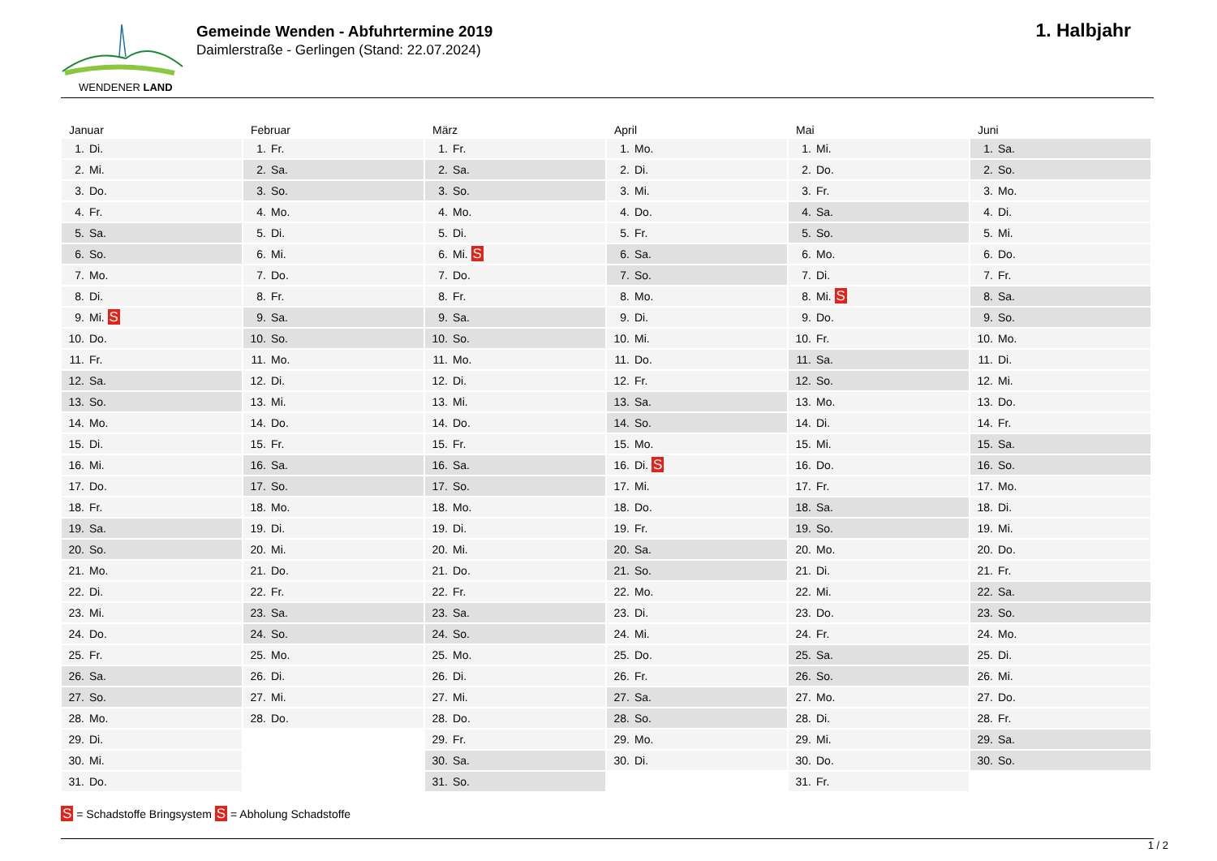WENDENER LAND
Gemeinde Wenden - Abfuhrtermine 2019
Daimlerstraße - Gerlingen (Stand: 22.07.2024)
1. Halbjahr
Januar
| 1. | Di. |
| 2. | Mi. |
| 3. | Do. |
| 4. | Fr. |
| 5. | Sa. |
| 6. | So. |
| 7. | Mo. |
| 8. | Di. |
| 9. | Mi. S |
| 10. | Do. |
| 11. | Fr. |
| 12. | Sa. |
| 13. | So. |
| 14. | Mo. |
| 15. | Di. |
| 16. | Mi. |
| 17. | Do. |
| 18. | Fr. |
| 19. | Sa. |
| 20. | So. |
| 21. | Mo. |
| 22. | Di. |
| 23. | Mi. |
| 24. | Do. |
| 25. | Fr. |
| 26. | Sa. |
| 27. | So. |
| 28. | Mo. |
| 29. | Di. |
| 30. | Mi. |
| 31. | Do. |
Februar
| 1. | Fr. |
| 2. | Sa. |
| 3. | So. |
| 4. | Mo. |
| 5. | Di. |
| 6. | Mi. |
| 7. | Do. |
| 8. | Fr. |
| 9. | Sa. |
| 10. | So. |
| 11. | Mo. |
| 12. | Di. |
| 13. | Mi. |
| 14. | Do. |
| 15. | Fr. |
| 16. | Sa. |
| 17. | So. |
| 18. | Mo. |
| 19. | Di. |
| 20. | Mi. |
| 21. | Do. |
| 22. | Fr. |
| 23. | Sa. |
| 24. | So. |
| 25. | Mo. |
| 26. | Di. |
| 27. | Mi. |
| 28. | Do. |
März
| 1. | Fr. |
| 2. | Sa. |
| 3. | So. |
| 4. | Mo. |
| 5. | Di. |
| 6. | Mi. S |
| 7. | Do. |
| 8. | Fr. |
| 9. | Sa. |
| 10. | So. |
| 11. | Mo. |
| 12. | Di. |
| 13. | Mi. |
| 14. | Do. |
| 15. | Fr. |
| 16. | Sa. |
| 17. | So. |
| 18. | Mo. |
| 19. | Di. |
| 20. | Mi. |
| 21. | Do. |
| 22. | Fr. |
| 23. | Sa. |
| 24. | So. |
| 25. | Mo. |
| 26. | Di. |
| 27. | Mi. |
| 28. | Do. |
| 29. | Fr. |
| 30. | Sa. |
| 31. | So. |
April
| 1. | Mo. |
| 2. | Di. |
| 3. | Mi. |
| 4. | Do. |
| 5. | Fr. |
| 6. | Sa. |
| 7. | So. |
| 8. | Mo. |
| 9. | Di. |
| 10. | Mi. |
| 11. | Do. |
| 12. | Fr. |
| 13. | Sa. |
| 14. | So. |
| 15. | Mo. |
| 16. | Di. S |
| 17. | Mi. |
| 18. | Do. |
| 19. | Fr. |
| 20. | Sa. |
| 21. | So. |
| 22. | Mo. |
| 23. | Di. |
| 24. | Mi. |
| 25. | Do. |
| 26. | Fr. |
| 27. | Sa. |
| 28. | So. |
| 29. | Mo. |
| 30. | Di. |
Mai
| 1. | Mi. |
| 2. | Do. |
| 3. | Fr. |
| 4. | Sa. |
| 5. | So. |
| 6. | Mo. |
| 7. | Di. |
| 8. | Mi. S |
| 9. | Do. |
| 10. | Fr. |
| 11. | Sa. |
| 12. | So. |
| 13. | Mo. |
| 14. | Di. |
| 15. | Mi. |
| 16. | Do. |
| 17. | Fr. |
| 18. | Sa. |
| 19. | So. |
| 20. | Mo. |
| 21. | Di. |
| 22. | Mi. |
| 23. | Do. |
| 24. | Fr. |
| 25. | Sa. |
| 26. | So. |
| 27. | Mo. |
| 28. | Di. |
| 29. | Mi. |
| 30. | Do. |
| 31. | Fr. |
Juni
| 1. | Sa. |
| 2. | So. |
| 3. | Mo. |
| 4. | Di. |
| 5. | Mi. |
| 6. | Do. |
| 7. | Fr. |
| 8. | Sa. |
| 9. | So. |
| 10. | Mo. |
| 11. | Di. |
| 12. | Mi. |
| 13. | Do. |
| 14. | Fr. |
| 15. | Sa. |
| 16. | So. |
| 17. | Mo. |
| 18. | Di. |
| 19. | Mi. |
| 20. | Do. |
| 21. | Fr. |
| 22. | Sa. |
| 23. | So. |
| 24. | Mo. |
| 25. | Di. |
| 26. | Mi. |
| 27. | Do. |
| 28. | Fr. |
| 29. | Sa. |
| 30. | So. |
S = Schadstoffe Bringsystem S = Abholung Schadstoffe
1 / 2